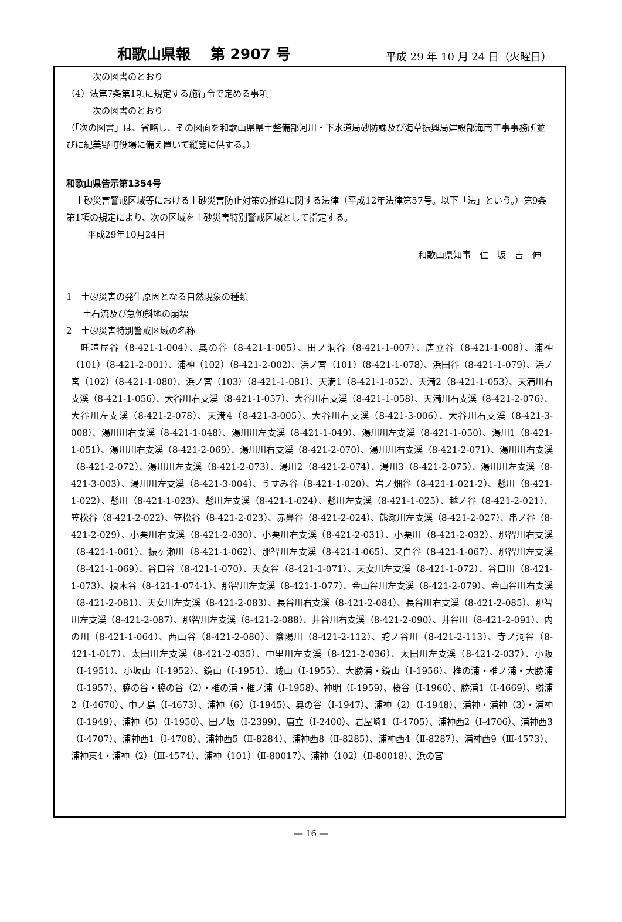和歌山県報　 第 2907 号 平成 29 年 10 月 24 日（火曜日）
次の図書のとおり
（4）法第7条第1項に規定する施行令で定める事項
次の図書のとおり
（「次の図書」は、省略し、その図面を和歌山県県土整備部河川・下水道局砂防課及び海草振興局建設部海南工事事務所並びに紀美野町役場に備え置いて縦覧に供する。）
和歌山県告示第1354号
　土砂災害警戒区域等における土砂災害防止対策の推進に関する法律（平成12年法律第57号。以下「法」という。）第9条第1項の規定により、次の区域を土砂災害特別警戒区域として指定する。
平成29年10月24日
和歌山県知事　仁　坂　吉　伸
1　土砂災害の発生原因となる自然現象の種類
土石流及び急傾斜地の崩壊
2　土砂災害特別警戒区域の名称
　吒喧屋谷（8-421-1-004）、奥の谷（8-421-1-005）、田ノ洞谷（8-421-1-007）、唐立谷（8-421-1-008）、浦神（101）（8-421-2-001）、浦神（102）（8-421-2-002）、浜ノ宮（101）（8-421-1-078）、浜田谷（8-421-1-079）、浜ノ宮（102）（8-421-1-080）、浜ノ宮（103）（8-421-1-081）、天満1（8-421-1-052）、天満2（8-421-1-053）、天満川右支渓（8-421-1-056）、大谷川右支渓（8-421-1-057）、大谷川右支渓（8-421-1-058）、天満川右支渓（8-421-2-076）、大谷川左支渓（8-421-2-078）、天満4（8-421-3-005）、大谷川右支渓（8-421-3-006）、大谷川右支渓（8-421-3-008）、湯川川右支渓（8-421-1-048）、湯川川左支渓（8-421-1-049）、湯川川左支渓（8-421-1-050）、湯川1（8-421-1-051）、湯川川右支渓（8-421-2-069）、湯川川右支渓（8-421-2-070）、湯川川右支渓（8-421-2-071）、湯川川右支渓（8-421-2-072）、湯川川左支渓（8-421-2-073）、湯川2（8-421-2-074）、湯川3（8-421-2-075）、湯川川左支渓（8-421-3-003）、湯川川左支渓（8-421-3-004）、うすみ谷（8-421-1-020）、岩ノ畑谷（8-421-1-021-2）、懸川（8-421-1-022）、懸川（8-421-1-023）、懸川左支渓（8-421-1-024）、懸川左支渓（8-421-1-025）、越ノ谷（8-421-2-021）、笠松谷（8-421-2-022）、笠松谷（8-421-2-023）、赤鼻谷（8-421-2-024）、熊瀬川左支渓（8-421-2-027）、串ノ谷（8-421-2-029）、小栗川右支渓（8-421-2-030）、小栗川右支渓（8-421-2-031）、小栗川（8-421-2-032）、那智川右支渓（8-421-1-061）、振ヶ瀬川（8-421-1-062）、那智川左支渓（8-421-1-065）、又白谷（8-421-1-067）、那智川左支渓（8-421-1-069）、谷口谷（8-421-1-070）、天女谷（8-421-1-071）、天女川左支渓（8-421-1-072）、谷口川（8-421-1-073）、榎木谷（8-421-1-074-1）、那智川左支渓（8-421-1-077）、金山谷川左支渓（8-421-2-079）、金山谷川右支渓（8-421-2-081）、天女川左支渓（8-421-2-083）、長谷川右支渓（8-421-2-084）、長谷川右支渓（8-421-2-085）、那智川左支渓（8-421-2-087）、那智川左支渓（8-421-2-088）、井谷川右支渓（8-421-2-090）、井谷川（8-421-2-091）、内の川（8-421-1-064）、西山谷（8-421-2-080）、陰陽川（8-421-2-112）、蛇ノ谷川（8-421-2-113）、寺ノ洞谷（8-421-1-017）、太田川左支渓（8-421-2-035）、中里川左支渓（8-421-2-036）、太田川左支渓（8-421-2-037）、小阪（Ⅰ-1951）、小坂山（Ⅰ-1952）、鏡山（Ⅰ-1954）、城山（Ⅰ-1955）、大勝浦・鏡山（Ⅰ-1956）、椎の浦・椎ノ浦・大勝浦（Ⅰ-1957）、脇の谷・脇の谷（2）・椎の浦・椎ノ浦（Ⅰ-1958）、神明（Ⅰ-1959）、桜谷（Ⅰ-1960）、勝浦1（Ⅰ-4669）、勝浦2（Ⅰ-4670）、中ノ島（Ⅰ-4673）、浦神（6）（Ⅰ-1945）、奥の谷（Ⅰ-1947）、浦神（2）（Ⅰ-1948）、浦神・浦神（3）・浦神（Ⅰ-1949）、浦神（5）（Ⅰ-1950）、田ノ坂（Ⅰ-2399）、唐立（Ⅰ-2400）、岩屋崎1（Ⅰ-4705）、浦神西2（Ⅰ-4706）、浦神西3（Ⅰ-4707）、浦神西1（Ⅰ-4708）、浦神西5（Ⅱ-8284）、浦神西8（Ⅱ-8285）、浦神西4（Ⅱ-8287）、浦神西9（Ⅲ-4573）、浦神東4・浦神（2）（Ⅲ-4574）、浦神（101）（Ⅱ-80017）、浦神（102）（Ⅱ-80018）、浜の宮
― 16 ―